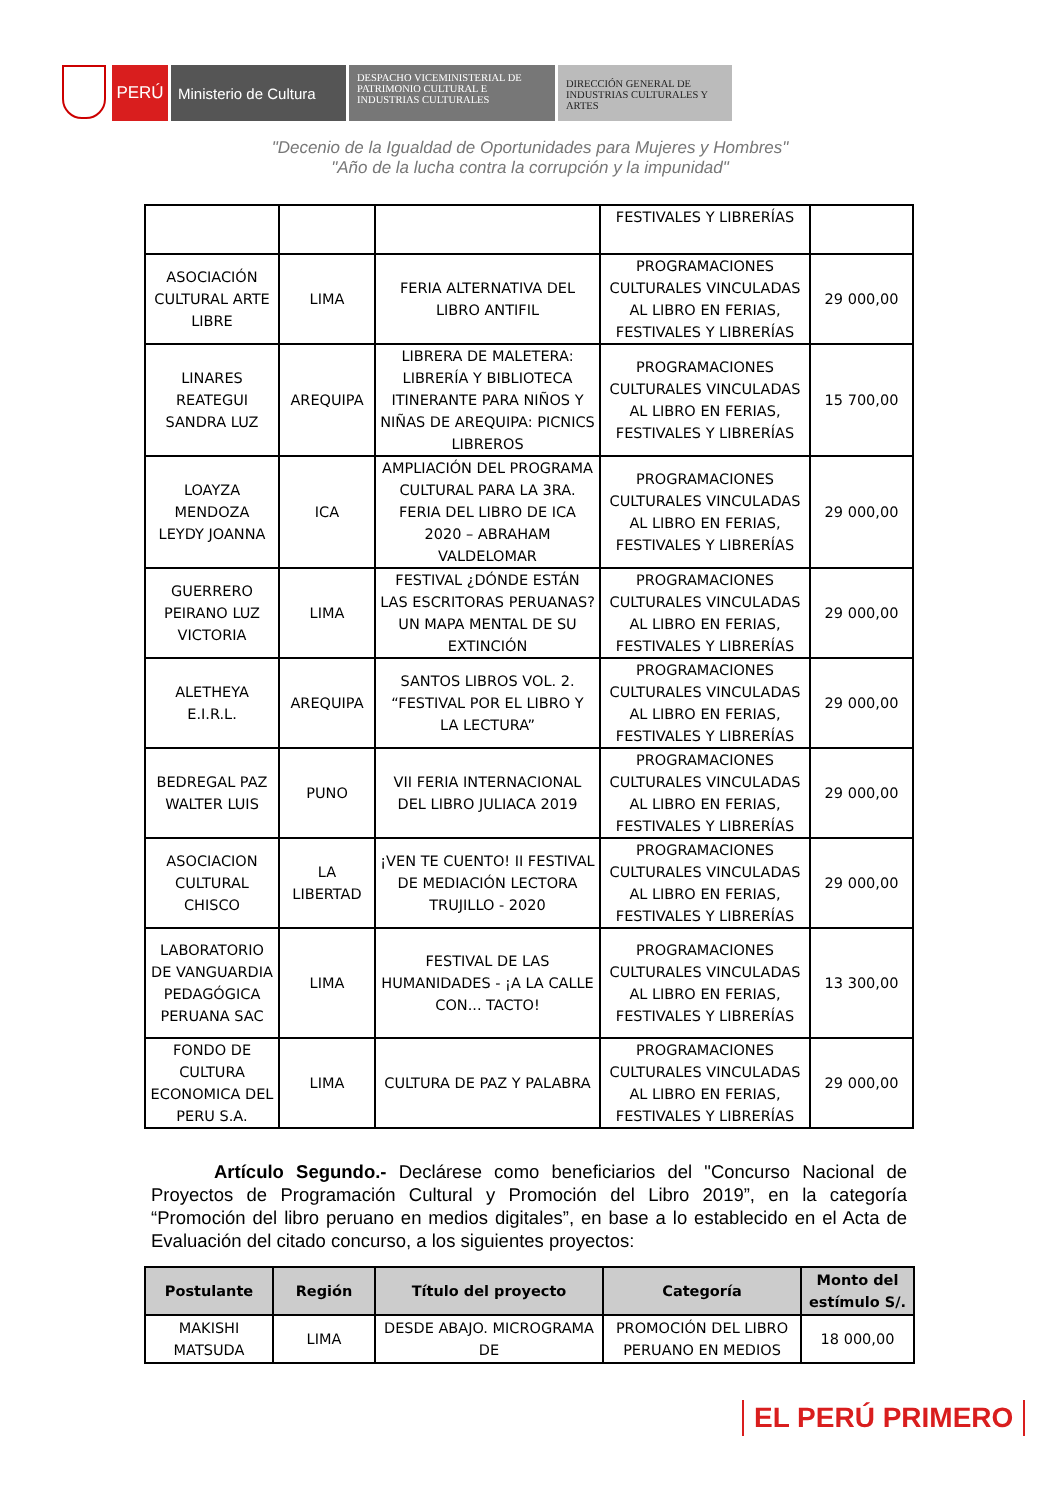PERÚ Ministerio de Cultura
DESPACHO VICEMINISTERIAL DE PATRIMONIO CULTURAL E INDUSTRIAS CULTURALES
DIRECCIÓN GENERAL DE INDUSTRIAS CULTURALES Y ARTES
"Decenio de la Igualdad de Oportunidades para Mujeres y Hombres"
"Año de la lucha contra la corrupción y la impunidad"
| | | | FESTIVALES Y LIBRERÍAS | |
| ASOCIACIÓN CULTURAL ARTE LIBRE | LIMA | FERIA ALTERNATIVA DEL LIBRO ANTIFIL | PROGRAMACIONES CULTURALES VINCULADAS AL LIBRO EN FERIAS, FESTIVALES Y LIBRERÍAS | 29 000,00 |
| LINARES REATEGUI SANDRA LUZ | AREQUIPA | LIBRERA DE MALETERA: LIBRERÍA Y BIBLIOTECA ITINERANTE PARA NIÑOS Y NIÑAS DE AREQUIPA: PICNICS LIBREROS | PROGRAMACIONES CULTURALES VINCULADAS AL LIBRO EN FERIAS, FESTIVALES Y LIBRERÍAS | 15 700,00 |
| LOAYZA MENDOZA LEYDY JOANNA | ICA | AMPLIACIÓN DEL PROGRAMA CULTURAL PARA LA 3RA. FERIA DEL LIBRO DE ICA 2020 – ABRAHAM VALDELOMAR | PROGRAMACIONES CULTURALES VINCULADAS AL LIBRO EN FERIAS, FESTIVALES Y LIBRERÍAS | 29 000,00 |
| GUERRERO PEIRANO LUZ VICTORIA | LIMA | FESTIVAL ¿DÓNDE ESTÁN LAS ESCRITORAS PERUANAS? UN MAPA MENTAL DE SU EXTINCIÓN | PROGRAMACIONES CULTURALES VINCULADAS AL LIBRO EN FERIAS, FESTIVALES Y LIBRERÍAS | 29 000,00 |
| ALETHEYA E.I.R.L. | AREQUIPA | SANTOS LIBROS VOL. 2. “FESTIVAL POR EL LIBRO Y LA LECTURA” | PROGRAMACIONES CULTURALES VINCULADAS AL LIBRO EN FERIAS, FESTIVALES Y LIBRERÍAS | 29 000,00 |
| BEDREGAL PAZ WALTER LUIS | PUNO | VII FERIA INTERNACIONAL DEL LIBRO JULIACA 2019 | PROGRAMACIONES CULTURALES VINCULADAS AL LIBRO EN FERIAS, FESTIVALES Y LIBRERÍAS | 29 000,00 |
| ASOCIACION CULTURAL CHISCO | LA LIBERTAD | ¡VEN TE CUENTO! II FESTIVAL DE MEDIACIÓN LECTORA TRUJILLO - 2020 | PROGRAMACIONES CULTURALES VINCULADAS AL LIBRO EN FERIAS, FESTIVALES Y LIBRERÍAS | 29 000,00 |
| LABORATORIO DE VANGUARDIA PEDAGÓGICA PERUANA SAC | LIMA | FESTIVAL DE LAS HUMANIDADES - ¡A LA CALLE CON... TACTO! | PROGRAMACIONES CULTURALES VINCULADAS AL LIBRO EN FERIAS, FESTIVALES Y LIBRERÍAS | 13 300,00 |
| FONDO DE CULTURA ECONOMICA DEL PERU S.A. | LIMA | CULTURA DE PAZ Y PALABRA | PROGRAMACIONES CULTURALES VINCULADAS AL LIBRO EN FERIAS, FESTIVALES Y LIBRERÍAS | 29 000,00 |
Artículo Segundo.- Declárese como beneficiarios del "Concurso Nacional de Proyectos de Programación Cultural y Promoción del Libro 2019”, en la categoría “Promoción del libro peruano en medios digitales”, en base a lo establecido en el Acta de Evaluación del citado concurso, a los siguientes proyectos:
| Postulante | Región | Título del proyecto | Categoría | Monto del estímulo S/. |
| --- | --- | --- | --- | --- |
| MAKISHI MATSUDA | LIMA | DESDE ABAJO. MICROGRAMA DE | PROMOCIÓN DEL LIBRO PERUANO EN MEDIOS | 18 000,00 |
EL PERÚ PRIMERO